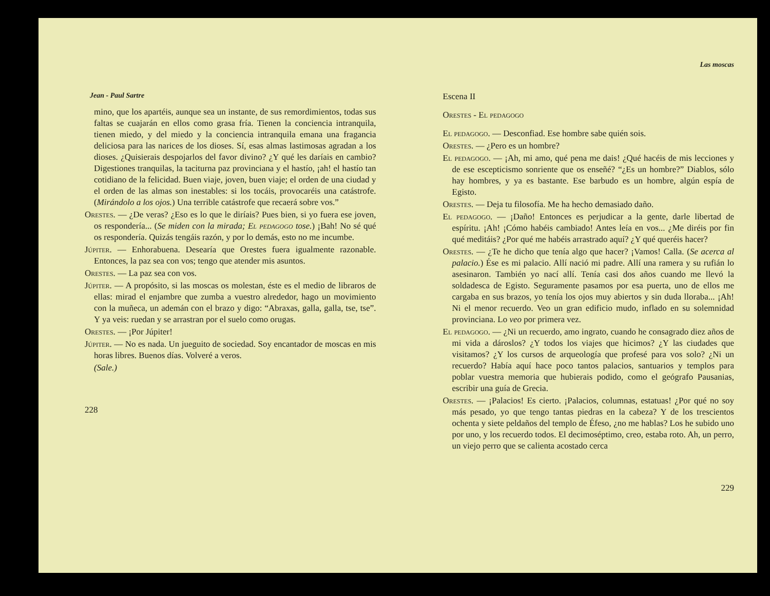Jean - Paul Sartre
mino, que los apartéis, aunque sea un instante, de sus remordimientos, todas sus faltas se cuajarán en ellos como grasa fría. Tienen la conciencia intranquila, tienen miedo, y del miedo y la conciencia intranquila emana una fragancia deliciosa para las narices de los dioses. Sí, esas almas lastimosas agradan a los dioses. ¿Quisierais despojarlos del favor divino? ¿Y qué les daríais en cambio? Digestiones tranquilas, la taciturna paz provinciana y el hastío, ¡ah! el hastío tan cotidiano de la felicidad. Buen viaje, joven, buen viaje; el orden de una ciudad y el orden de las almas son inestables: si los tocáis, provocaréis una catástrofe. (Mirándolo a los ojos.) Una terrible catástrofe que recaerá sobre vos.”
Orestes. — ¿De veras? ¿Eso es lo que le diríais? Pues bien, si yo fuera ese joven, os respondería... (Se miden con la mirada; El pedagogo tose.) ¡Bah! No sé qué os respondería. Quizás tengáis razón, y por lo demás, esto no me incumbe.
Júpiter. — Enhorabuena. Desearía que Orestes fuera igualmente razonable. Entonces, la paz sea con vos; tengo que atender mis asuntos.
Orestes. — La paz sea con vos.
Júpiter. — A propósito, si las moscas os molestan, éste es el medio de libraros de ellas: mirad el enjambre que zumba a vuestro alrededor, hago un movimiento con la muñeca, un ademán con el brazo y digo: “Abraxas, galla, galla, tse, tse”. Y ya veis: ruedan y se arrastran por el suelo como orugas.
Orestes. — ¡Por Júpiter!
Júpiter. — No es nada. Un jueguito de sociedad. Soy encantador de moscas en mis horas libres. Buenos días. Volveré a veros.
(Sale.)
228
Las moscas
Escena II
Orestes - El pedagogo
El pedagogo. — Desconfiad. Ese hombre sabe quién sois.
Orestes. — ¿Pero es un hombre?
El pedagogo. — ¡Ah, mi amo, qué pena me dais! ¿Qué hacéis de mis lecciones y de ese escepticismo sonriente que os enseñé? “¿Es un hombre?” Diablos, sólo hay hombres, y ya es bastante. Ese barbudo es un hombre, algún espía de Egisto.
Orestes. — Deja tu filosofía. Me ha hecho demasiado daño.
El pedagogo. — ¡Daño! Entonces es perjudicar a la gente, darle libertad de espíritu. ¡Ah! ¡Cómo habéis cambiado! Antes leía en vos... ¿Me diréis por fin qué meditáis? ¿Por qué me habéis arrastrado aquí? ¿Y qué queréis hacer?
Orestes. — ¿Te he dicho que tenía algo que hacer? ¡Vamos! Calla. (Se acerca al palacio.) Ése es mi palacio. Allí nació mi padre. Allí una ramera y su rufián lo asesinaron. También yo nací allí. Tenía casi dos años cuando me llevó la soldadesca de Egisto. Seguramente pasamos por esa puerta, uno de ellos me cargaba en sus brazos, yo tenía los ojos muy abiertos y sin duda lloraba... ¡Ah! Ni el menor recuerdo. Veo un gran edificio mudo, inflado en su solemnidad provinciana. Lo veo por primera vez.
El pedagogo. — ¿Ni un recuerdo, amo ingrato, cuando he consagrado diez años de mi vida a dároslos? ¿Y todos los viajes que hicimos? ¿Y las ciudades que visitamos? ¿Y los cursos de arqueología que profesé para vos solo? ¿Ni un recuerdo? Había aquí hace poco tantos palacios, santuarios y templos para poblar vuestra memoria que hubierais podido, como el geógrafo Pausanias, escribir una guía de Grecia.
Orestes. — ¡Palacios! Es cierto. ¡Palacios, columnas, estatuas! ¿Por qué no soy más pesado, yo que tengo tantas piedras en la cabeza? Y de los trescientos ochenta y siete peldaños del templo de Éfeso, ¿no me hablas? Los he subido uno por uno, y los recuerdo todos. El decimoséptimo, creo, estaba roto. Ah, un perro, un viejo perro que se calienta acostado cerca
229